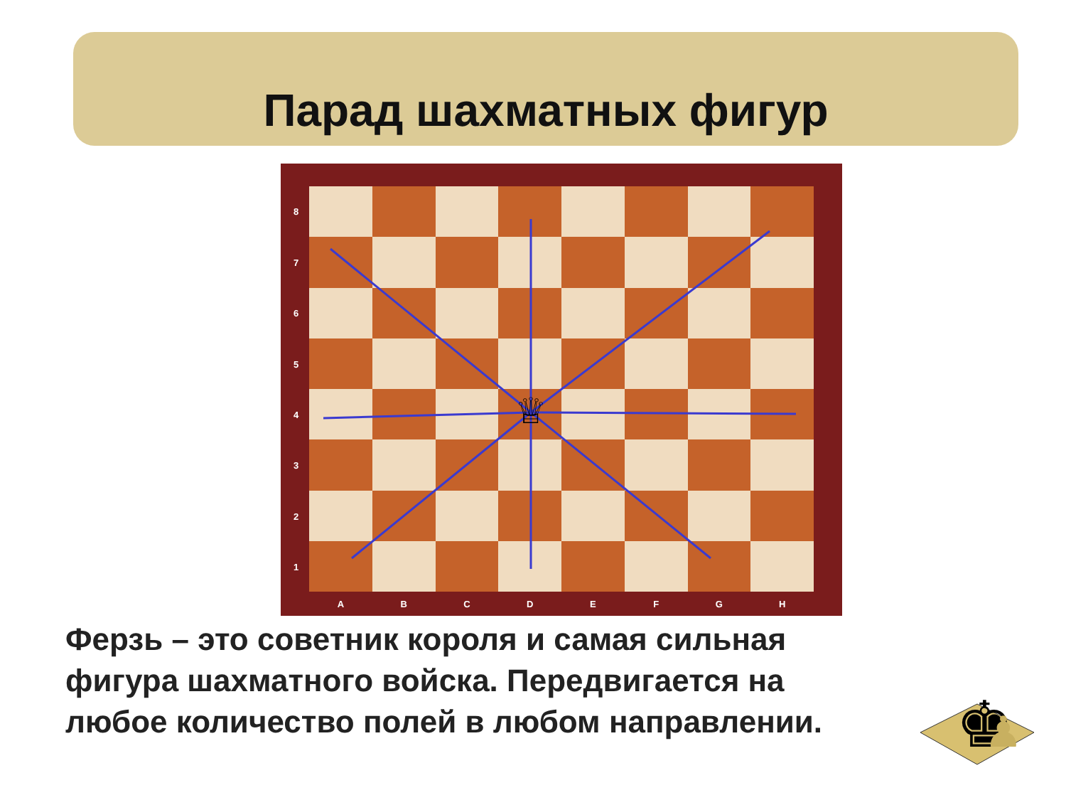Парад шахматных фигур
8
7
6
5
4
3
2
1
A B C D E F G H
♕
Ферзь – это советник короля и самая сильная фигура шахматного войска. Передвигается на любое количество полей в любом направлении.
♚
♟